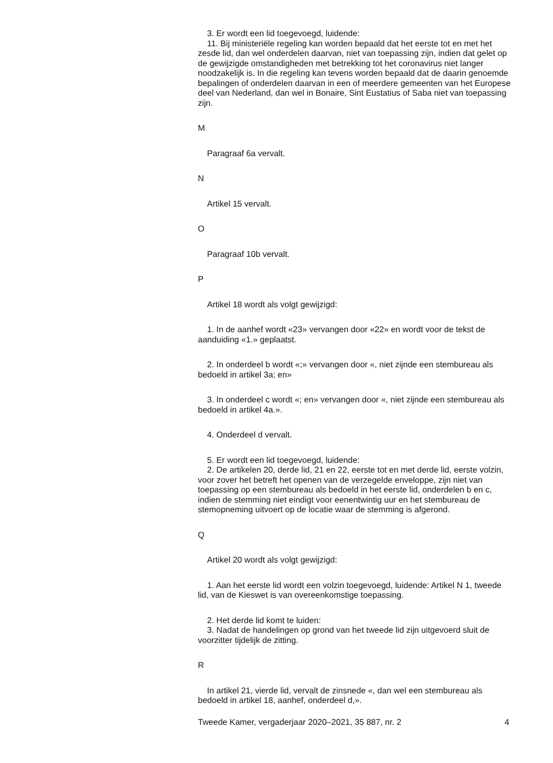3. Er wordt een lid toegevoegd, luidende:
11. Bij ministeriële regeling kan worden bepaald dat het eerste tot en met het zesde lid, dan wel onderdelen daarvan, niet van toepassing zijn, indien dat gelet op de gewijzigde omstandigheden met betrekking tot het coronavirus niet langer noodzakelijk is. In die regeling kan tevens worden bepaald dat de daarin genoemde bepalingen of onderdelen daarvan in een of meerdere gemeenten van het Europese deel van Nederland, dan wel in Bonaire, Sint Eustatius of Saba niet van toepassing zijn.
M
Paragraaf 6a vervalt.
N
Artikel 15 vervalt.
O
Paragraaf 10b vervalt.
P
Artikel 18 wordt als volgt gewijzigd:
1. In de aanhef wordt «23» vervangen door «22» en wordt voor de tekst de aanduiding «1.» geplaatst.
2. In onderdeel b wordt «;» vervangen door «, niet zijnde een stembureau als bedoeld in artikel 3a; en»
3. In onderdeel c wordt «; en» vervangen door «, niet zijnde een stembureau als bedoeld in artikel 4a.».
4. Onderdeel d vervalt.
5. Er wordt een lid toegevoegd, luidende:
2. De artikelen 20, derde lid, 21 en 22, eerste tot en met derde lid, eerste volzin, voor zover het betreft het openen van de verzegelde enveloppe, zijn niet van toepassing op een stembureau als bedoeld in het eerste lid, onderdelen b en c, indien de stemming niet eindigt voor eenentwintig uur en het stembureau de stemopneming uitvoert op de locatie waar de stemming is afgerond.
Q
Artikel 20 wordt als volgt gewijzigd:
1. Aan het eerste lid wordt een volzin toegevoegd, luidende: Artikel N 1, tweede lid, van de Kieswet is van overeenkomstige toepassing.
2. Het derde lid komt te luiden:
3. Nadat de handelingen op grond van het tweede lid zijn uitgevoerd sluit de voorzitter tijdelijk de zitting.
R
In artikel 21, vierde lid, vervalt de zinsnede «, dan wel een stembureau als bedoeld in artikel 18, aanhef, onderdeel d,».
Tweede Kamer, vergaderjaar 2020–2021, 35 887, nr. 2 4